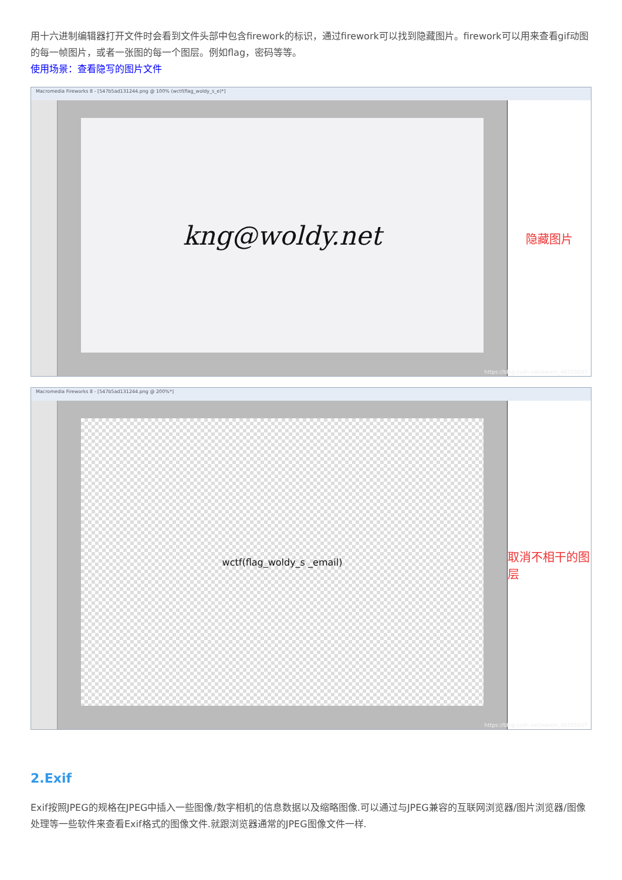用十六进制编辑器打开文件时会看到文件头部中包含firework的标识，通过firework可以找到隐藏图片。firework可以用来查看gif动图的每一帧图片，或者一张图的每一个图层。例如flag，密码等等。
使用场景：查看隐写的图片文件
Macromedia Fireworks 8 - [547b5ad131244.png @ 100% (wctf(flag_woldy_s_e)*]
kng@woldy.net
隐藏图片
https://blog.csdn.net/weixin_46555037
Macromedia Fireworks 8 - [547b5ad131244.png @ 200%*]
wctf(flag_woldy_s _email)
取消不相干的图层
https://blog.csdn.net/weixin_46555037
2.Exif
Exif按照JPEG的规格在JPEG中插入一些图像/数字相机的信息数据以及缩略图像.可以通过与JPEG兼容的互联网浏览器/图片浏览器/图像处理等一些软件来查看Exif格式的图像文件.就跟浏览器通常的JPEG图像文件一样.